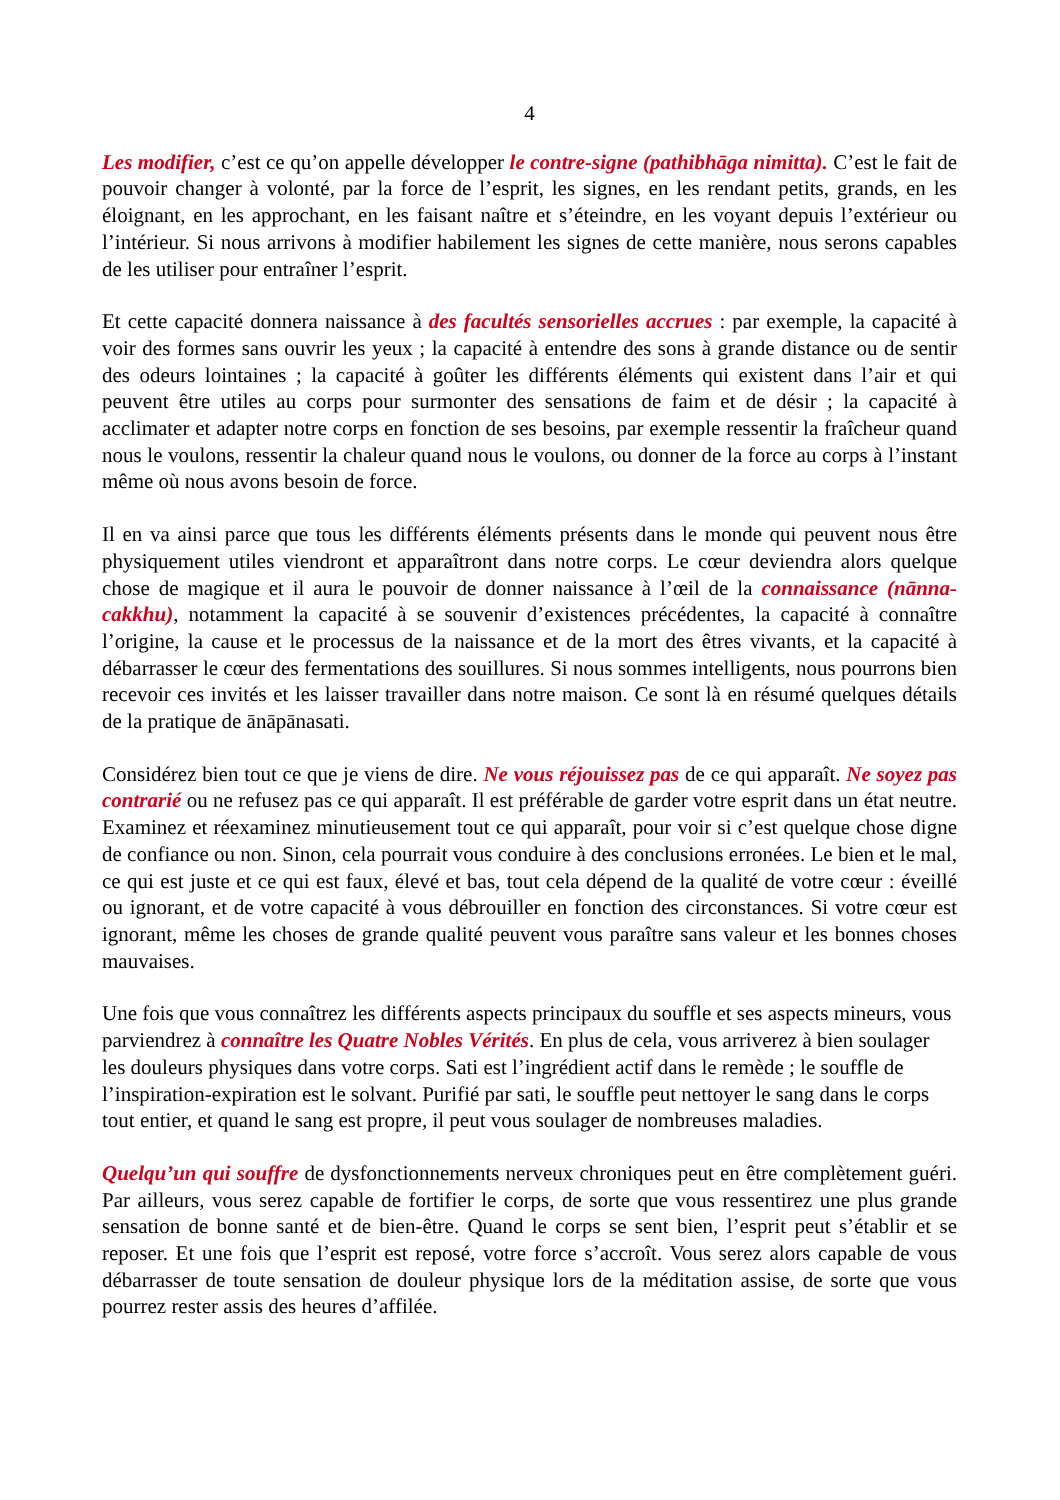4
Les modifier, c’est ce qu’on appelle développer le contre-signe (pathibhāga nimitta). C’est le fait de pouvoir changer à volonté, par la force de l’esprit, les signes, en les rendant petits, grands, en les éloignant, en les approchant, en les faisant naître et s’éteindre, en les voyant depuis l’extérieur ou l’intérieur. Si nous arrivons à modifier habilement les signes de cette manière, nous serons capables de les utiliser pour entraîner l’esprit.
Et cette capacité donnera naissance à des facultés sensorielles accrues : par exemple, la capacité à voir des formes sans ouvrir les yeux ; la capacité à entendre des sons à grande distance ou de sentir des odeurs lointaines ; la capacité à goûter les différents éléments qui existent dans l’air et qui peuvent être utiles au corps pour surmonter des sensations de faim et de désir ; la capacité à acclimater et adapter notre corps en fonction de ses besoins, par exemple ressentir la fraîcheur quand nous le voulons, ressentir la chaleur quand nous le voulons, ou donner de la force au corps à l’instant même où nous avons besoin de force.
Il en va ainsi parce que tous les différents éléments présents dans le monde qui peuvent nous être physiquement utiles viendront et apparaîtront dans notre corps. Le cœur deviendra alors quelque chose de magique et il aura le pouvoir de donner naissance à l’œil de la connaissance (nānna-cakkhu), notamment la capacité à se souvenir d’existences précédentes, la capacité à connaître l’origine, la cause et le processus de la naissance et de la mort des êtres vivants, et la capacité à débarrasser le cœur des fermentations des souillures. Si nous sommes intelligents, nous pourrons bien recevoir ces invités et les laisser travailler dans notre maison. Ce sont là en résumé quelques détails de la pratique de ānāpānasati.
Considérez bien tout ce que je viens de dire. Ne vous réjouissez pas de ce qui apparaît. Ne soyez pas contrarié ou ne refusez pas ce qui apparaît. Il est préférable de garder votre esprit dans un état neutre. Examinez et réexaminez minutieusement tout ce qui apparaît, pour voir si c’est quelque chose digne de confiance ou non. Sinon, cela pourrait vous conduire à des conclusions erronées. Le bien et le mal, ce qui est juste et ce qui est faux, élevé et bas, tout cela dépend de la qualité de votre cœur : éveillé ou ignorant, et de votre capacité à vous débrouiller en fonction des circonstances. Si votre cœur est ignorant, même les choses de grande qualité peuvent vous paraître sans valeur et les bonnes choses mauvaises.
Une fois que vous connaîtrez les différents aspects principaux du souffle et ses aspects mineurs, vous parviendrez à connaître les Quatre Nobles Vérités. En plus de cela, vous arriverez à bien soulager les douleurs physiques dans votre corps. Sati est l’ingrédient actif dans le remède ; le souffle de l’inspiration-expiration est le solvant. Purifié par sati, le souffle peut nettoyer le sang dans le corps tout entier, et quand le sang est propre, il peut vous soulager de nombreuses maladies.
Quelqu’un qui souffre de dysfonctionnements nerveux chroniques peut en être complètement guéri. Par ailleurs, vous serez capable de fortifier le corps, de sorte que vous ressentirez une plus grande sensation de bonne santé et de bien-être. Quand le corps se sent bien, l’esprit peut s’établir et se reposer. Et une fois que l’esprit est reposé, votre force s’accroît. Vous serez alors capable de vous débarrasser de toute sensation de douleur physique lors de la méditation assise, de sorte que vous pourrez rester assis des heures d’affilée.